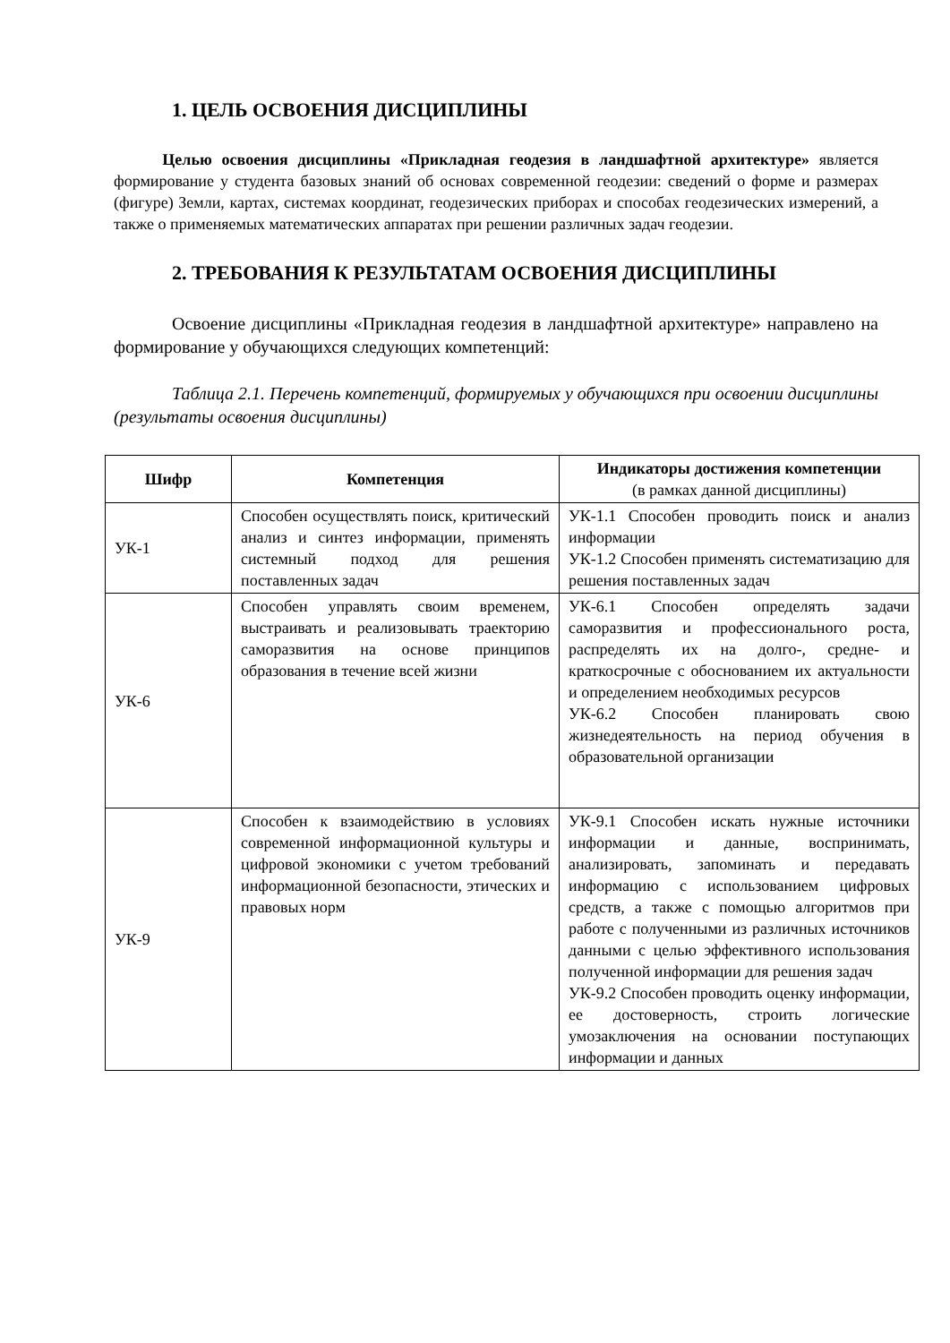1. ЦЕЛЬ ОСВОЕНИЯ ДИСЦИПЛИНЫ
Целью освоения дисциплины «Прикладная геодезия в ландшафтной архитектуре» является формирование у студента базовых знаний об основах современной геодезии: сведений о форме и размерах (фигуре) Земли, картах, системах координат, геодезических приборах и способах геодезических измерений, а также о применяемых математических аппаратах при решении различных задач геодезии.
2. ТРЕБОВАНИЯ К РЕЗУЛЬТАТАМ ОСВОЕНИЯ ДИСЦИПЛИНЫ
Освоение дисциплины «Прикладная геодезия в ландшафтной архитектуре» направлено на формирование у обучающихся следующих компетенций:
Таблица 2.1. Перечень компетенций, формируемых у обучающихся при освоении дисциплины (результаты освоения дисциплины)
| Шифр | Компетенция | Индикаторы достижения компетенции (в рамках данной дисциплины) |
| --- | --- | --- |
| УК-1 | Способен осуществлять поиск, критический анализ и синтез информации, применять системный подход для решения поставленных задач | УК-1.1 Способен проводить поиск и анализ информации УК-1.2 Способен применять систематизацию для решения поставленных задач |
| УК-6 | Способен управлять своим временем, выстраивать и реализовывать траекторию саморазвития на основе принципов образования в течение всей жизни | УК-6.1 Способен определять задачи саморазвития и профессионального роста, распределять их на долго-, средне- и краткосрочные с обоснованием их актуальности и определением необходимых ресурсов УК-6.2 Способен планировать свою жизнедеятельность на период обучения в образовательной организации |
| УК-9 | Способен к взаимодействию в условиях современной информационной культуры и цифровой экономики с учетом требований информационной безопасности, этических и правовых норм | УК-9.1 Способен искать нужные источники информации и данные, воспринимать, анализировать, запоминать и передавать информацию с использованием цифровых средств, а также с помощью алгоритмов при работе с полученными из различных источников данными с целью эффективного использования полученной информации для решения задач УК-9.2 Способен проводить оценку информации, ее достоверность, строить логические умозаключения на основании поступающих информации и данных |